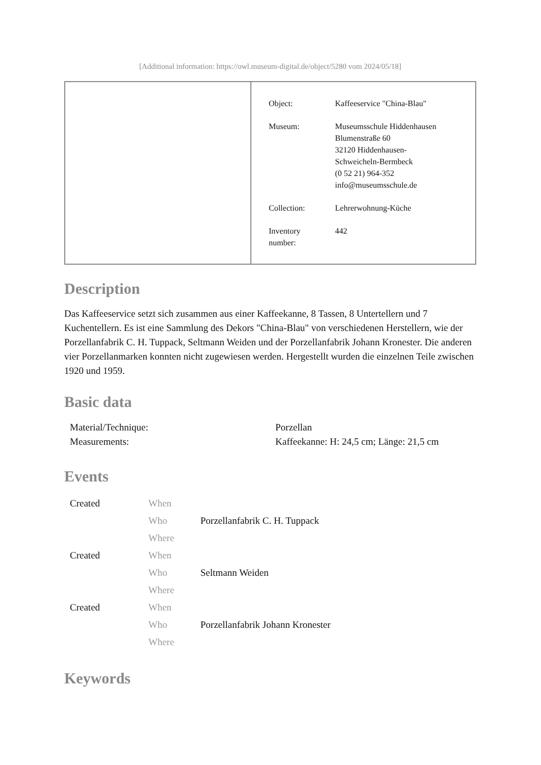[Additional information: https://owl.museum-digital.de/object/5280 vom 2024/05/18]
| Object: | Kaffeeservice "China-Blau" |
| Museum: | Museumsschule Hiddenhausen Blumenstraße 60 32120 Hiddenhausen- Schweicheln-Bermbeck (0 52 21) 964-352 info@museumsschule.de |
| Collection: | Lehrerwohnung-Küche |
| Inventory number: | 442 |
Description
Das Kaffeeservice setzt sich zusammen aus einer Kaffeekanne, 8 Tassen, 8 Untertellern und 7 Kuchentellern. Es ist eine Sammlung des Dekors "China-Blau" von verschiedenen Herstellern, wie der Porzellanfabrik C. H. Tuppack, Seltmann Weiden und der Porzellanfabrik Johann Kronester. Die anderen vier Porzellanmarken konnten nicht zugewiesen werden. Hergestellt wurden die einzelnen Teile zwischen 1920 und 1959.
Basic data
| Material/Technique: | Porzellan |
| Measurements: | Kaffeekanne: H: 24,5 cm; Länge: 21,5 cm |
Events
| Created | When | |
| | Who | Porzellanfabrik C. H. Tuppack |
| | Where | |
| Created | When | |
| | Who | Seltmann Weiden |
| | Where | |
| Created | When | |
| | Who | Porzellanfabrik Johann Kronester |
| | Where | |
Keywords